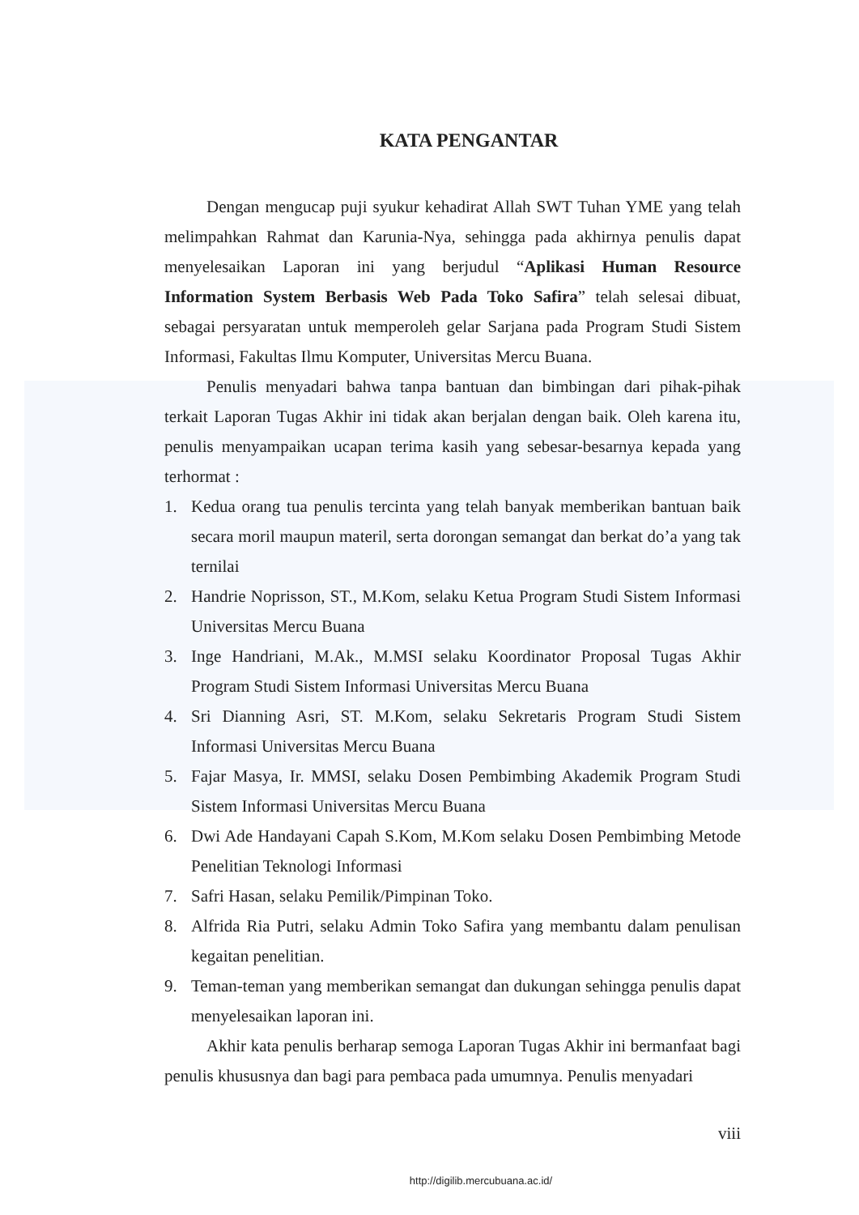KATA PENGANTAR
Dengan mengucap puji syukur kehadirat Allah SWT Tuhan YME yang telah melimpahkan Rahmat dan Karunia-Nya, sehingga pada akhirnya penulis dapat menyelesaikan Laporan ini yang berjudul “Aplikasi Human Resource Information System Berbasis Web Pada Toko Safira” telah selesai dibuat, sebagai persyaratan untuk memperoleh gelar Sarjana pada Program Studi Sistem Informasi, Fakultas Ilmu Komputer, Universitas Mercu Buana.
Penulis menyadari bahwa tanpa bantuan dan bimbingan dari pihak-pihak terkait Laporan Tugas Akhir ini tidak akan berjalan dengan baik. Oleh karena itu, penulis menyampaikan ucapan terima kasih yang sebesar-besarnya kepada yang terhormat :
1. Kedua orang tua penulis tercinta yang telah banyak memberikan bantuan baik secara moril maupun materil, serta dorongan semangat dan berkat do’a yang tak ternilai
2. Handrie Noprisson, ST., M.Kom, selaku Ketua Program Studi Sistem Informasi Universitas Mercu Buana
3. Inge Handriani, M.Ak., M.MSI selaku Koordinator Proposal Tugas Akhir Program Studi Sistem Informasi Universitas Mercu Buana
4. Sri Dianning Asri, ST. M.Kom, selaku Sekretaris Program Studi Sistem Informasi Universitas Mercu Buana
5. Fajar Masya, Ir. MMSI, selaku Dosen Pembimbing Akademik Program Studi Sistem Informasi Universitas Mercu Buana
6. Dwi Ade Handayani Capah S.Kom, M.Kom selaku Dosen Pembimbing Metode Penelitian Teknologi Informasi
7. Safri Hasan, selaku Pemilik/Pimpinan Toko.
8. Alfrida Ria Putri, selaku Admin Toko Safira yang membantu dalam penulisan kegaitan penelitian.
9. Teman-teman yang memberikan semangat dan dukungan sehingga penulis dapat menyelesaikan laporan ini.
Akhir kata penulis berharap semoga Laporan Tugas Akhir ini bermanfaat bagi penulis khususnya dan bagi para pembaca pada umumnya. Penulis menyadari
viii
http://digilib.mercubuana.ac.id/